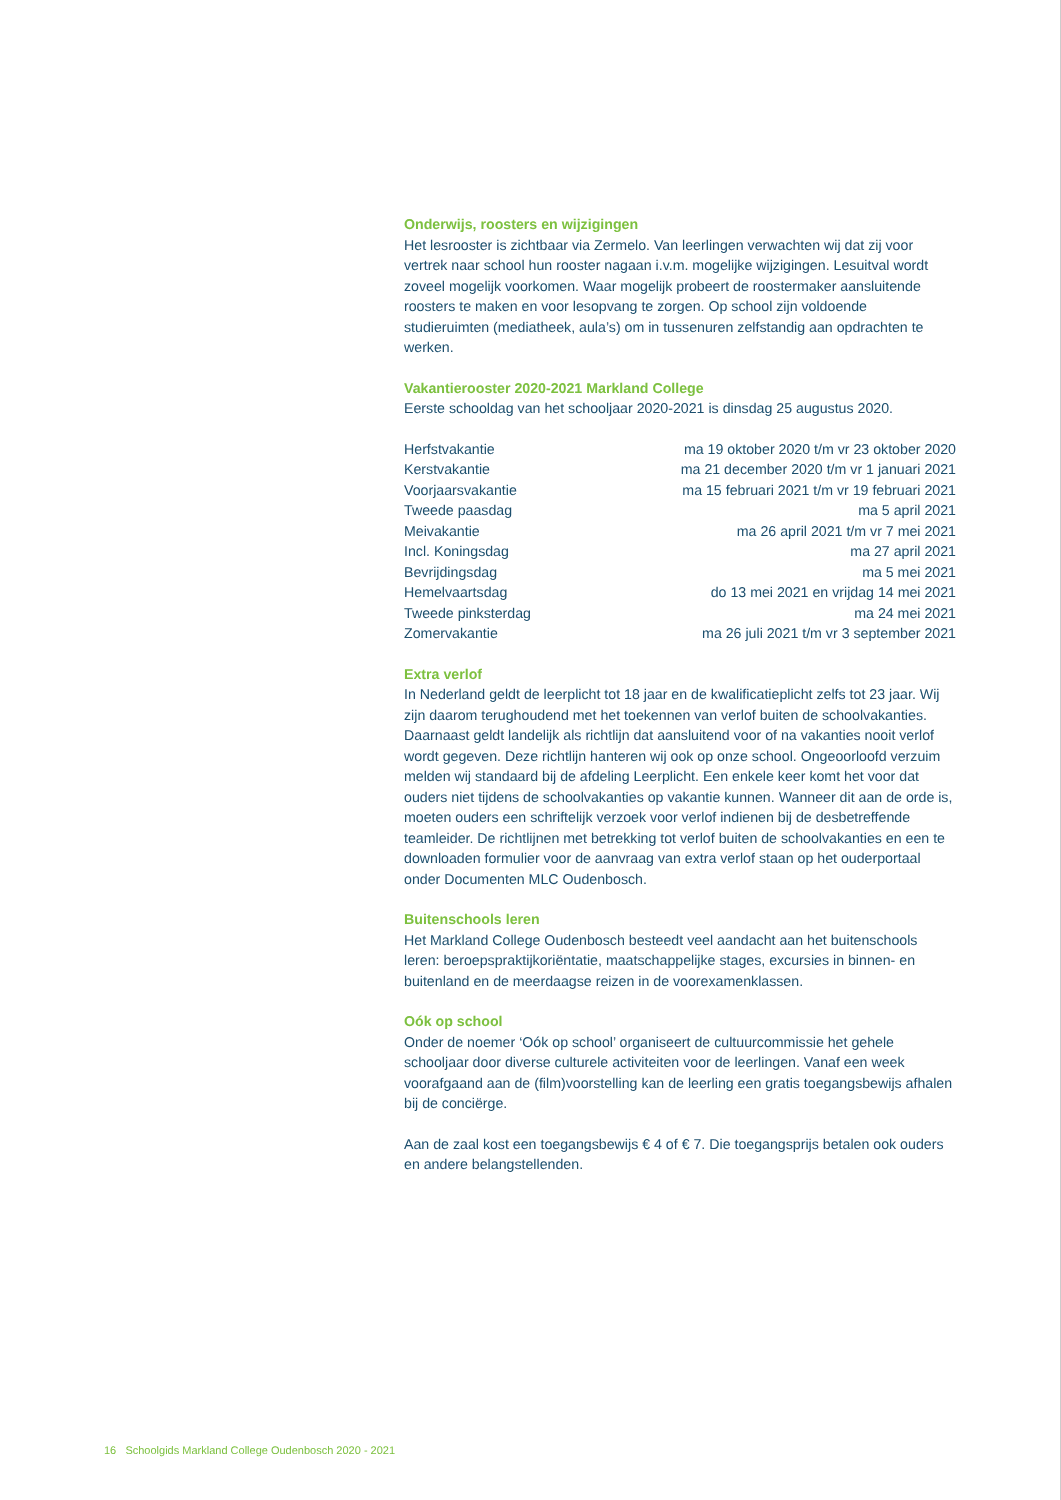Onderwijs, roosters en wijzigingen
Het lesrooster is zichtbaar via Zermelo. Van leerlingen verwachten wij dat zij voor vertrek naar school hun rooster nagaan i.v.m. mogelijke wijzigingen. Lesuitval wordt zoveel mogelijk voorkomen. Waar mogelijk probeert de roostermaker aansluitende roosters te maken en voor lesopvang te zorgen. Op school zijn voldoende studieruimten (mediatheek, aula’s) om in tussenuren zelfstandig aan opdrachten te werken.
Vakantierooster 2020-2021 Markland College
Eerste schooldag van het schooljaar 2020-2021 is dinsdag 25 augustus 2020.
| Herfstvakantie | ma 19 oktober 2020 t/m vr 23 oktober 2020 |
| Kerstvakantie | ma 21 december 2020 t/m vr 1 januari 2021 |
| Voorjaarsvakantie | ma 15 februari 2021 t/m vr 19 februari 2021 |
| Tweede paasdag | ma 5 april 2021 |
| Meivakantie | ma 26 april 2021 t/m vr 7 mei 2021 |
| Incl. Koningsdag | ma 27 april 2021 |
| Bevrijdingsdag | ma 5 mei 2021 |
| Hemelvaartsdag | do 13 mei 2021 en vrijdag 14 mei 2021 |
| Tweede pinksterdag | ma 24 mei 2021 |
| Zomervakantie | ma 26 juli 2021 t/m vr 3 september 2021 |
Extra verlof
In Nederland geldt de leerplicht tot 18 jaar en de kwalificatieplicht zelfs tot 23 jaar. Wij zijn daarom terughoudend met het toekennen van verlof buiten de schoolvakanties. Daarnaast geldt landelijk als richtlijn dat aansluitend voor of na vakanties nooit verlof wordt gegeven. Deze richtlijn hanteren wij ook op onze school. Ongeoorloofd verzuim melden wij standaard bij de afdeling Leerplicht. Een enkele keer komt het voor dat ouders niet tijdens de schoolvakanties op vakantie kunnen. Wanneer dit aan de orde is, moeten ouders een schriftelijk verzoek voor verlof indienen bij de desbetreffende teamleider. De richtlijnen met betrekking tot verlof buiten de schoolvakanties en een te downloaden formulier voor de aanvraag van extra verlof staan op het ouderportaal onder Documenten MLC Oudenbosch.
Buitenschools leren
Het Markland College Oudenbosch besteedt veel aandacht aan het buitenschools leren: beroepspraktijkoriëntatie, maatschappelijke stages, excursies in binnen- en buitenland en de meerdaagse reizen in de voorexamenklassen.
Oók op school
Onder de noemer ‘Oók op school’ organiseert de cultuurcommissie het gehele schooljaar door diverse culturele activiteiten voor de leerlingen. Vanaf een week voorafgaand aan de (film)voorstelling kan de leerling een gratis toegangsbewijs afhalen bij de conciërge.
Aan de zaal kost een toegangsbewijs € 4 of € 7. Die toegangsprijs betalen ook ouders en andere belangstellenden.
16 Schoolgids Markland College Oudenbosch 2020 - 2021